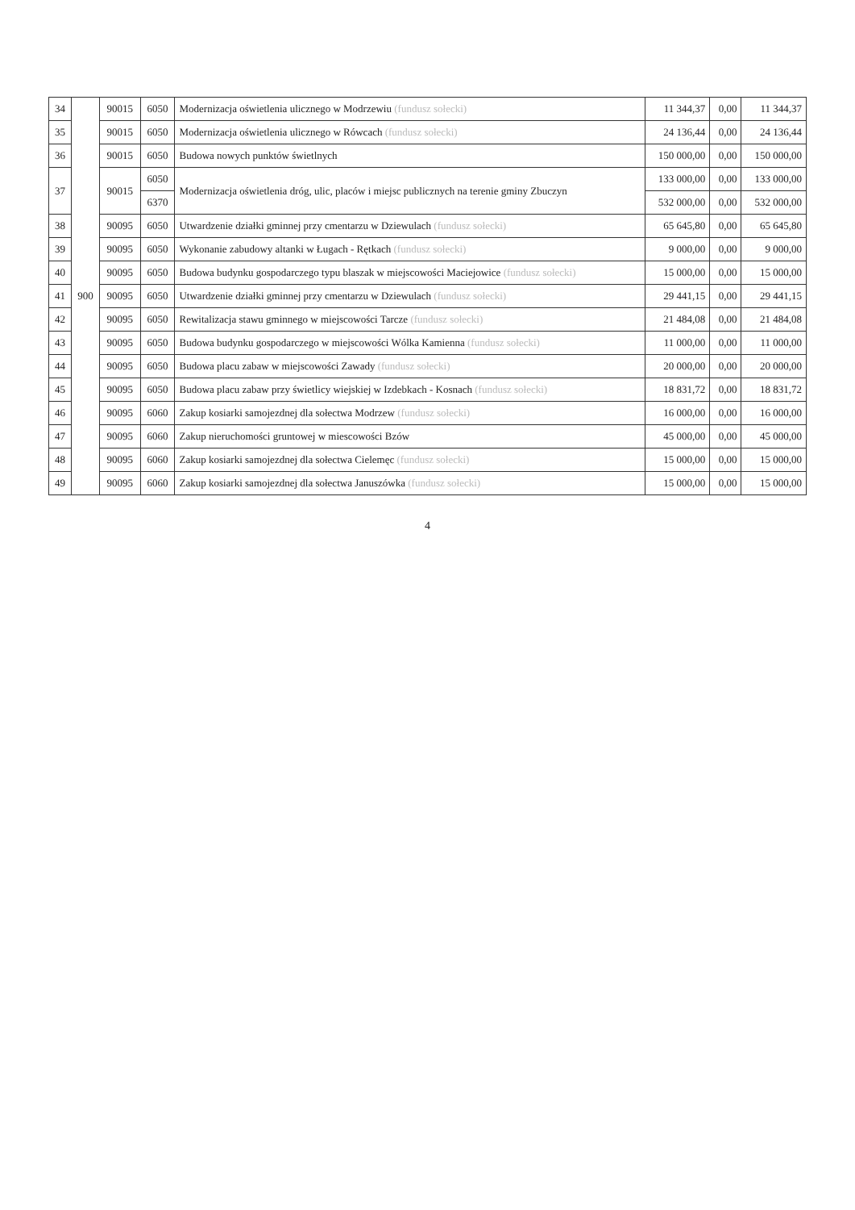| 34 | 900 | 90015 | 6050 | Modernizacja oświetlenia ulicznego w Modrzewiu (fundusz sołecki) | 11 344,37 | 0,00 | 11 344,37 |
| 35 | | 90015 | 6050 | Modernizacja oświetlenia ulicznego w Rówcach (fundusz sołecki) | 24 136,44 | 0,00 | 24 136,44 |
| 36 | | 90015 | 6050 | Budowa nowych punktów świetlnych | 150 000,00 | 0,00 | 150 000,00 |
| 37 | | 90015 | 6050 | Modernizacja oświetlenia dróg, ulic, placów i miejsc publicznych na terenie gminy Zbuczyn | 133 000,00 | 0,00 | 133 000,00 |
| | | | 6370 | | 532 000,00 | 0,00 | 532 000,00 |
| 38 | | 90095 | 6050 | Utwardzenie działki gminnej przy cmentarzu w Dziewulach (fundusz sołecki) | 65 645,80 | 0,00 | 65 645,80 |
| 39 | | 90095 | 6050 | Wykonanie zabudowy altanki w Ługach - Rętkach (fundusz sołecki) | 9 000,00 | 0,00 | 9 000,00 |
| 40 | | 90095 | 6050 | Budowa budynku gospodarczego typu blaszak w miejscowości Maciejowice (fundusz sołecki) | 15 000,00 | 0,00 | 15 000,00 |
| 41 | | 90095 | 6050 | Utwardzenie działki gminnej przy cmentarzu w Dziewulach (fundusz sołecki) | 29 441,15 | 0,00 | 29 441,15 |
| 42 | | 90095 | 6050 | Rewitalizacja stawu gminnego w miejscowości Tarcze (fundusz sołecki) | 21 484,08 | 0,00 | 21 484,08 |
| 43 | | 90095 | 6050 | Budowa budynku gospodarczego w miejscowości Wólka Kamienna (fundusz sołecki) | 11 000,00 | 0,00 | 11 000,00 |
| 44 | | 90095 | 6050 | Budowa placu zabaw w miejscowości Zawady (fundusz sołecki) | 20 000,00 | 0,00 | 20 000,00 |
| 45 | | 90095 | 6050 | Budowa placu zabaw przy świetlicy wiejskiej w Izdebkach - Kosnach (fundusz sołecki) | 18 831,72 | 0,00 | 18 831,72 |
| 46 | | 90095 | 6060 | Zakup kosiarki samojezdnej dla sołectwa Modrzew (fundusz sołecki) | 16 000,00 | 0,00 | 16 000,00 |
| 47 | | 90095 | 6060 | Zakup nieruchomości gruntowej w miescowości Bzów | 45 000,00 | 0,00 | 45 000,00 |
| 48 | | 90095 | 6060 | Zakup kosiarki samojezdnej dla sołectwa Cielemęc (fundusz sołecki) | 15 000,00 | 0,00 | 15 000,00 |
| 49 | | 90095 | 6060 | Zakup kosiarki samojezdnej dla sołectwa Januszówka (fundusz sołecki) | 15 000,00 | 0,00 | 15 000,00 |
4